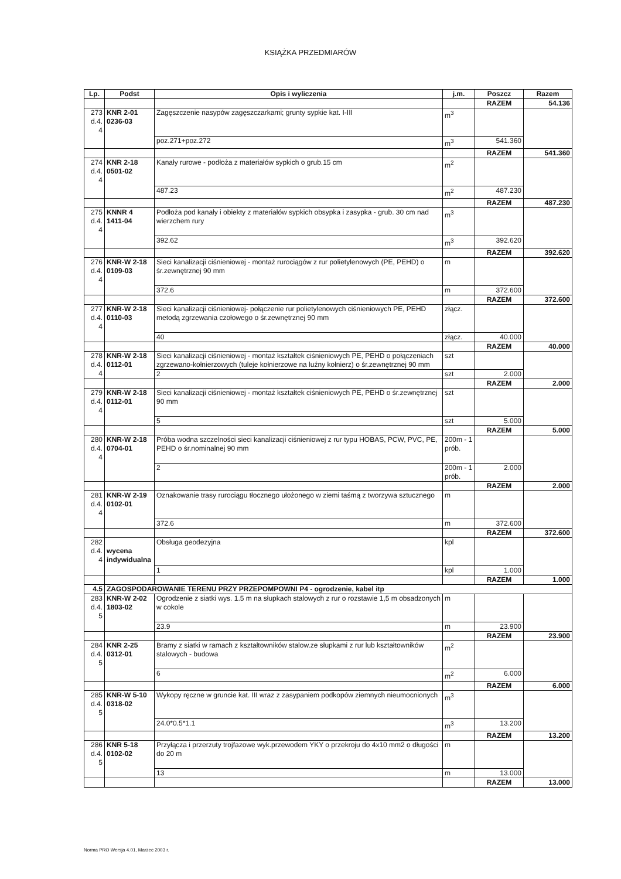KSIĄŻKA PRZEDMIARÓW
| Lp. | Podst | Opis i wyliczenia | j.m. | Poszcz | Razem |
| --- | --- | --- | --- | --- | --- |
| | | | | RAZEM | 54.136 |
| 273 d.4. 4 | KNR 2-01 0236-03 | Zagęszczenie nasypów zagęszczarkami; grunty sypkie kat. I-III | m<sup>3</sup> | | |
| | | poz.271+poz.272 | m<sup>3</sup> | 541.360 | |
| | | | | RAZEM | 541.360 |
| 274 d.4. 4 | KNR 2-18 0501-02 | Kanały rurowe - podłoża z materiałów sypkich o grub.15 cm | m<sup>2</sup> | | |
| | | 487.23 | m<sup>2</sup> | 487.230 | |
| | | | | RAZEM | 487.230 |
| 275 d.4. 4 | KNNR 4 1411-04 | Podłoża pod kanały i obiekty z materiałów sypkich obsypka i zasypka - grub. 30 cm nad wierzchem rury | m<sup>3</sup> | | |
| | | 392.62 | m<sup>3</sup> | 392.620 | |
| | | | | RAZEM | 392.620 |
| 276 d.4. 4 | KNR-W 2-18 0109-03 | Sieci kanalizacji ciśnieniowej - montaż rurociągów z rur polietylenowych (PE, PEHD) o śr.zewnętrznej 90 mm | m | | |
| | | 372.6 | m | 372.600 | |
| | | | | RAZEM | 372.600 |
| 277 d.4. 4 | KNR-W 2-18 0110-03 | Sieci kanalizacji ciśnieniowej- połączenie rur polietylenowych ciśnieniowych PE, PEHD metodą zgrzewania czołowego o śr.zewnętrznej 90 mm | złącz. | | |
| | | 40 | złącz. | 40.000 | |
| | | | | RAZEM | 40.000 |
| 278 d.4. 4 | KNR-W 2-18 0112-01 | Sieci kanalizacji ciśnieniowej - montaż kształtek ciśnieniowych PE, PEHD o połączeniach zgrzewano-kołnierzowych (tuleje kołnierzowe na luźny kołnierz) o śr.zewnętrznej 90 mm | szt | | |
| | | 2 | szt | 2.000 | |
| | | | | RAZEM | 2.000 |
| 279 d.4. 4 | KNR-W 2-18 0112-01 | Sieci kanalizacji ciśnieniowej - montaż kształtek ciśnieniowych PE, PEHD o śr.zewnętrznej 90 mm | szt | | |
| | | 5 | szt | 5.000 | |
| | | | | RAZEM | 5.000 |
| 280 d.4. 4 | KNR-W 2-18 0704-01 | Próba wodna szczelności sieci kanalizacji ciśnieniowej z rur typu HOBAS, PCW, PVC, PE, PEHD o śr.nominalnej 90 mm | 200m - 1 prób. | | |
| | | 2 | 200m - 1 prób. | 2.000 | |
| | | | | RAZEM | 2.000 |
| 281 d.4. 4 | KNR-W 2-19 0102-01 | Oznakowanie trasy rurociągu tłocznego ułożonego w ziemi taśmą z tworzywa sztucznego | m | | |
| | | 372.6 | m | 372.600 | |
| | | | | RAZEM | 372.600 |
| 282 d.4. 4 | wycena indywidualna | Obsługa geodezyjna | kpl | | |
| | | 1 | kpl | 1.000 | |
| | | | | RAZEM | 1.000 |
| 4.5 | ZAGOSPODAROWANIE TERENU PRZY PRZEPOMPOWNI P4 - ogrodzenie, kabel itp | | | | |
| 283 d.4. 5 | KNR-W 2-02 1803-02 | Ogrodzenie z siatki wys. 1.5 m na słupkach stalowych z rur o rozstawie 1,5 m obsadzonych w cokole | m | | |
| | | 23.9 | m | 23.900 | |
| | | | | RAZEM | 23.900 |
| 284 d.4. 5 | KNR 2-25 0312-01 | Bramy z siatki w ramach z kształtowników stalow.ze słupkami z rur lub kształtowników stalowych - budowa | m<sup>2</sup> | | |
| | | 6 | m<sup>2</sup> | 6.000 | |
| | | | | RAZEM | 6.000 |
| 285 d.4. 5 | KNR-W 5-10 0318-02 | Wykopy ręczne w gruncie kat. III wraz z zasypaniem podkopów ziemnych nieumocnionych | m<sup>3</sup> | | |
| | | 24.0*0.5*1.1 | m<sup>3</sup> | 13.200 | |
| | | | | RAZEM | 13.200 |
| 286 d.4. 5 | KNR 5-18 0102-02 | Przyłącza i przerzuty trojfazowe wyk.przewodem YKY o przekroju do 4x10 mm2 o długości do 20 m | m | | |
| | | 13 | m | 13.000 | |
| | | | | RAZEM | 13.000 |
Norma PRO Wersja 4.01, Marzec 2003 r.